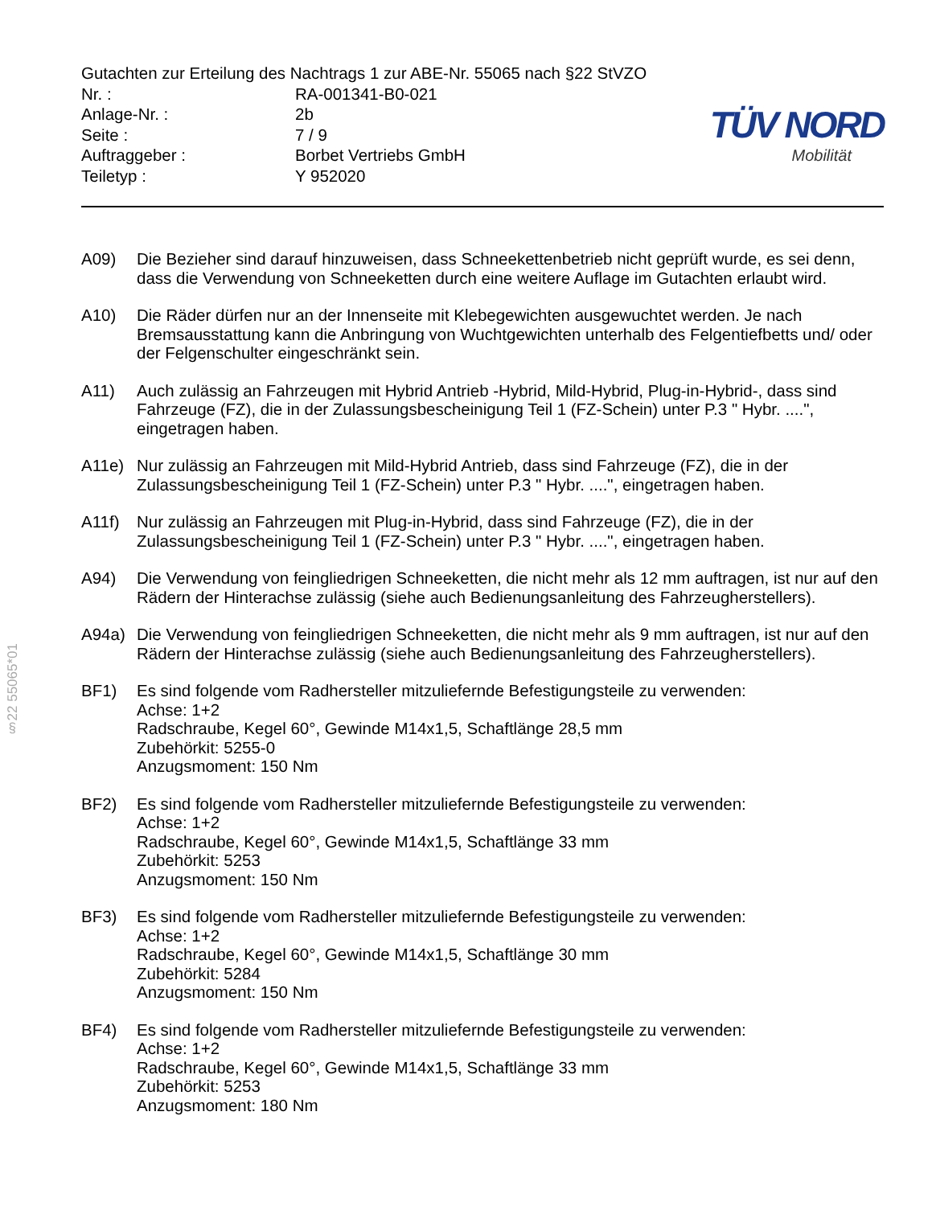§22 55065*01
Gutachten zur Erteilung des Nachtrags 1 zur ABE-Nr. 55065 nach §22 StVZO
Nr. : RA-001341-B0-021
Anlage-Nr. : 2b
Seite : 7 / 9
Auftraggeber : Borbet Vertriebs GmbH
Teiletyp : Y 952020
TÜV NORD
Mobilität
A09) Die Bezieher sind darauf hinzuweisen, dass Schneekettenbetrieb nicht geprüft wurde, es sei denn, dass die Verwendung von Schneeketten durch eine weitere Auflage im Gutachten erlaubt wird.
A10) Die Räder dürfen nur an der Innenseite mit Klebegewichten ausgewuchtet werden. Je nach Bremsausstattung kann die Anbringung von Wuchtgewichten unterhalb des Felgentiefbetts und/ oder der Felgenschulter eingeschränkt sein.
A11) Auch zulässig an Fahrzeugen mit Hybrid Antrieb -Hybrid, Mild-Hybrid, Plug-in-Hybrid-, dass sind Fahrzeuge (FZ), die in der Zulassungsbescheinigung Teil 1 (FZ-Schein) unter P.3 " Hybr. ....", eingetragen haben.
A11e) Nur zulässig an Fahrzeugen mit Mild-Hybrid Antrieb, dass sind Fahrzeuge (FZ), die in der Zulassungsbescheinigung Teil 1 (FZ-Schein) unter P.3 " Hybr. ....", eingetragen haben.
A11f) Nur zulässig an Fahrzeugen mit Plug-in-Hybrid, dass sind Fahrzeuge (FZ), die in der Zulassungsbescheinigung Teil 1 (FZ-Schein) unter P.3 " Hybr. ....", eingetragen haben.
A94) Die Verwendung von feingliedrigen Schneeketten, die nicht mehr als 12 mm auftragen, ist nur auf den Rädern der Hinterachse zulässig (siehe auch Bedienungsanleitung des Fahrzeugherstellers).
A94a) Die Verwendung von feingliedrigen Schneeketten, die nicht mehr als 9 mm auftragen, ist nur auf den Rädern der Hinterachse zulässig (siehe auch Bedienungsanleitung des Fahrzeugherstellers).
BF1) Es sind folgende vom Radhersteller mitzuliefernde Befestigungsteile zu verwenden:
Achse: 1+2
Radschraube, Kegel 60°, Gewinde M14x1,5, Schaftlänge 28,5 mm
Zubehörkit: 5255-0
Anzugsmoment: 150 Nm
BF2) Es sind folgende vom Radhersteller mitzuliefernde Befestigungsteile zu verwenden:
Achse: 1+2
Radschraube, Kegel 60°, Gewinde M14x1,5, Schaftlänge 33 mm
Zubehörkit: 5253
Anzugsmoment: 150 Nm
BF3) Es sind folgende vom Radhersteller mitzuliefernde Befestigungsteile zu verwenden:
Achse: 1+2
Radschraube, Kegel 60°, Gewinde M14x1,5, Schaftlänge 30 mm
Zubehörkit: 5284
Anzugsmoment: 150 Nm
BF4) Es sind folgende vom Radhersteller mitzuliefernde Befestigungsteile zu verwenden:
Achse: 1+2
Radschraube, Kegel 60°, Gewinde M14x1,5, Schaftlänge 33 mm
Zubehörkit: 5253
Anzugsmoment: 180 Nm